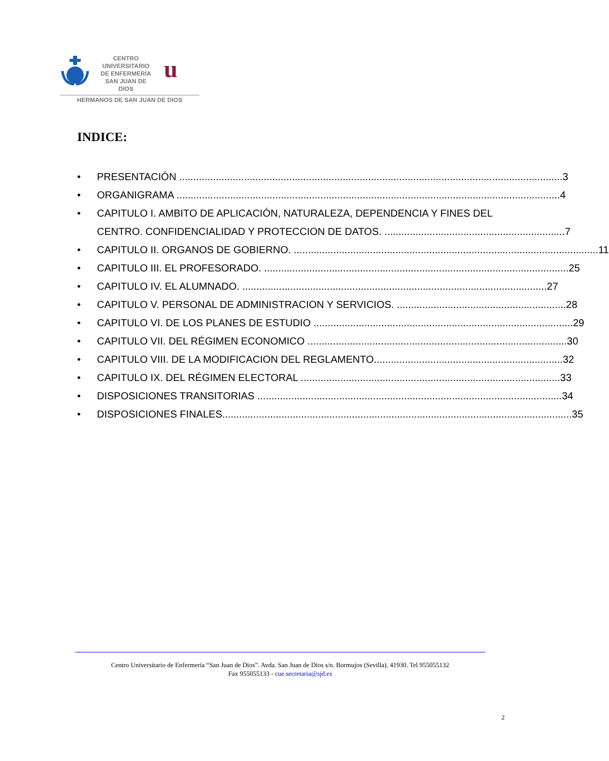CENTRO
UNIVERSITARIO
DE ENFERMERÍA
SAN JUAN DE DIOS
u
HERMANOS DE SAN JUAN DE DIOS
INDICE:
• PRESENTACIÓN ........................................................................................................................................ 3
• ORGANIGRAMA ........................................................................................................................................ 4
• CAPITULO I. AMBITO DE APLICACIÓN, NATURALEZA, DEPENDENCIA Y FINES DEL
CENTRO. CONFIDENCIALIDAD Y PROTECCION DE DATOS. ................................................................ 7
• CAPITULO II. ORGANOS DE GOBIERNO. ............................................................................................................ 11
• CAPITULO III. EL PROFESORADO. ............................................................................................................ 25
• CAPITULO IV. EL ALUMNADO. ............................................................................................................ 27
• CAPITULO V. PERSONAL DE ADMINISTRACION Y SERVICIOS. ............................................................ 28
• CAPITULO VI. DE LOS PLANES DE ESTUDIO ............................................................................................ 29
• CAPITULO VII. DEL RÉGIMEN ECONOMICO ............................................................................................ 30
• CAPITULO VIII. DE LA MODIFICACION DEL REGLAMENTO................................................................... 32
• CAPITULO IX. DEL RÉGIMEN ELECTORAL ............................................................................................ 33
• DISPOSICIONES TRANSITORIAS ............................................................................................................ 34
• DISPOSICIONES FINALES............................................................................................................................ 35
Centro Universitario de Enfermería “San Juan de Dios”. Avda. San Juan de Dios s/n. Bormujos (Sevilla). 41930. Tel 955055132
Fax 955055133 - cue.secretaria@sjd.es
2